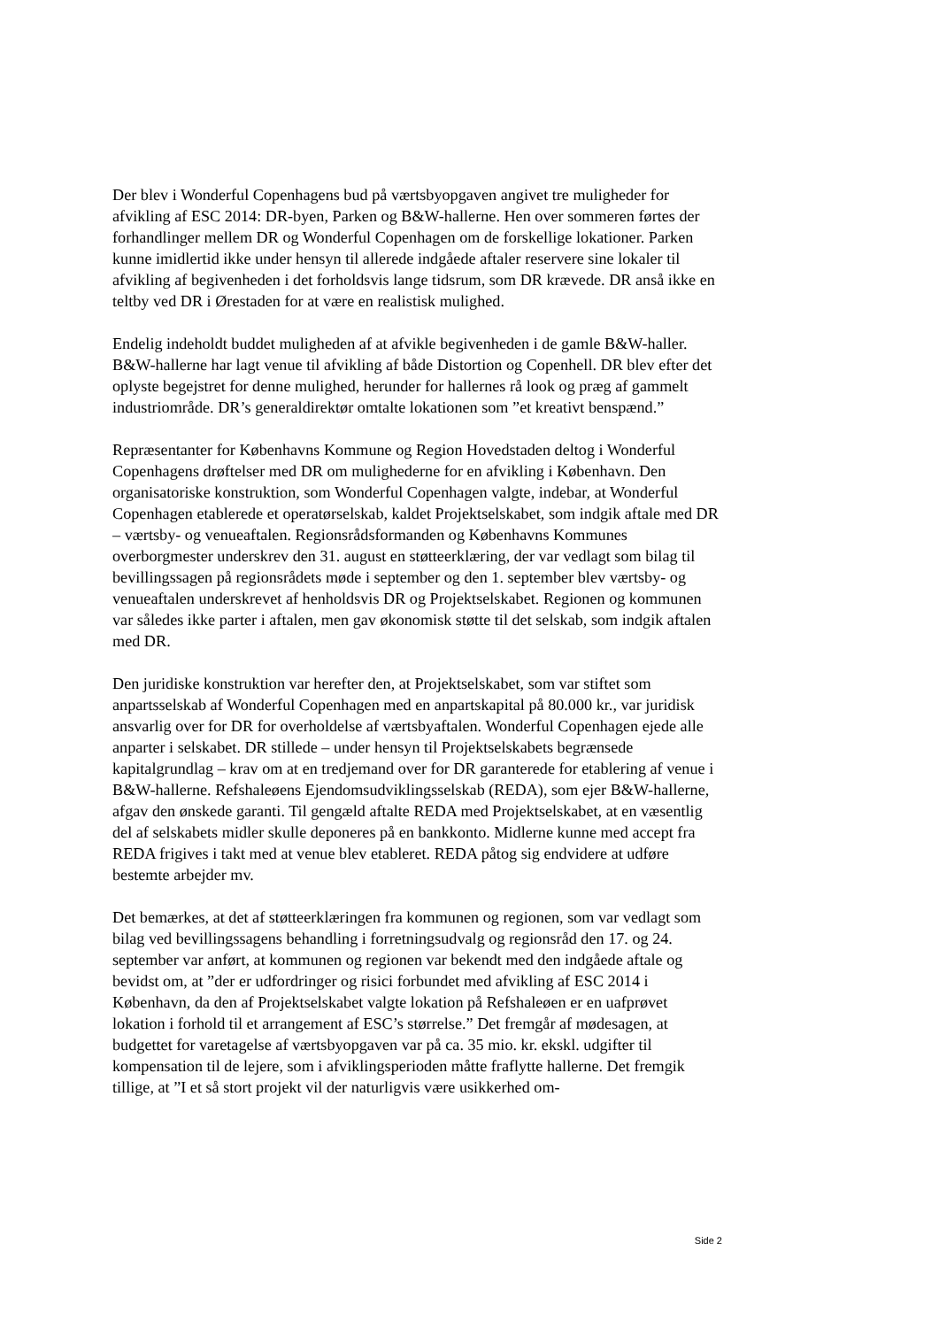Der blev i Wonderful Copenhagens bud på værtsbyopgaven angivet tre muligheder for afvikling af ESC 2014: DR-byen, Parken og B&W-hallerne. Hen over sommeren førtes der forhandlinger mellem DR og Wonderful Copenhagen om de forskellige lokationer. Parken kunne imidlertid ikke under hensyn til allerede indgåede aftaler reservere sine lokaler til afvikling af begivenheden i det forholdsvis lange tidsrum, som DR krævede. DR anså ikke en teltby ved DR i Ørestaden for at være en realistisk mulighed.
Endelig indeholdt buddet muligheden af at afvikle begivenheden i de gamle B&W-haller. B&W-hallerne har lagt venue til afvikling af både Distortion og Copenhell. DR blev efter det oplyste begejstret for denne mulighed, herunder for hallernes rå look og præg af gammelt industriområde. DR’s generaldirektør omtalte lokationen som ”et kreativt benspænd.”
Repræsentanter for Københavns Kommune og Region Hovedstaden deltog i Wonderful Copenhagens drøftelser med DR om mulighederne for en afvikling i København. Den organisatoriske konstruktion, som Wonderful Copenhagen valgte, indebar, at Wonderful Copenhagen etablerede et operatørselskab, kaldet Projektselskabet, som indgik aftale med DR – værtsby- og venueaftalen. Regionsrådsformanden og Københavns Kommunes overborgmester underskrev den 31. august en støtteerklæring, der var vedlagt som bilag til bevillingssagen på regionsrådets møde i september og den 1. september blev værtsby- og venueaftalen underskrevet af henholdsvis DR og Projektselskabet. Regionen og kommunen var således ikke parter i aftalen, men gav økonomisk støtte til det selskab, som indgik aftalen med DR.
Den juridiske konstruktion var herefter den, at Projektselskabet, som var stiftet som anpartsselskab af Wonderful Copenhagen med en anpartskapital på 80.000 kr., var juridisk ansvarlig over for DR for overholdelse af værtsbyaftalen. Wonderful Copenhagen ejede alle anparter i selskabet. DR stillede – under hensyn til Projektselskabets begrænsede kapitalgrundlag – krav om at en tredjemand over for DR garanterede for etablering af venue i B&W-hallerne. Refshaleøens Ejendomsudviklingsselskab (REDA), som ejer B&W-hallerne, afgav den ønskede garanti. Til gengæld aftalte REDA med Projektselskabet, at en væsentlig del af selskabets midler skulle deponeres på en bankkonto. Midlerne kunne med accept fra REDA frigives i takt med at venue blev etableret. REDA påtog sig endvidere at udføre bestemte arbejder mv.
Det bemærkes, at det af støtteerklæringen fra kommunen og regionen, som var vedlagt som bilag ved bevillingssagens behandling i forretningsudvalg og regionsråd den 17. og 24. september var anført, at kommunen og regionen var bekendt med den indgåede aftale og bevidst om, at ”der er udfordringer og risici forbundet med afvikling af ESC 2014 i København, da den af Projektselskabet valgte lokation på Refshaleøen er en uafprøvet lokation i forhold til et arrangement af ESC’s størrelse.” Det fremgår af mødesagen, at budgettet for varetagelse af værtsbyopgaven var på ca. 35 mio. kr. ekskl. udgifter til kompensation til de lejere, som i afviklingsperioden måtte fraflytte hallerne. Det fremgik tillige, at ”I et så stort projekt vil der naturligvis være usikkerhed om-
Side 2